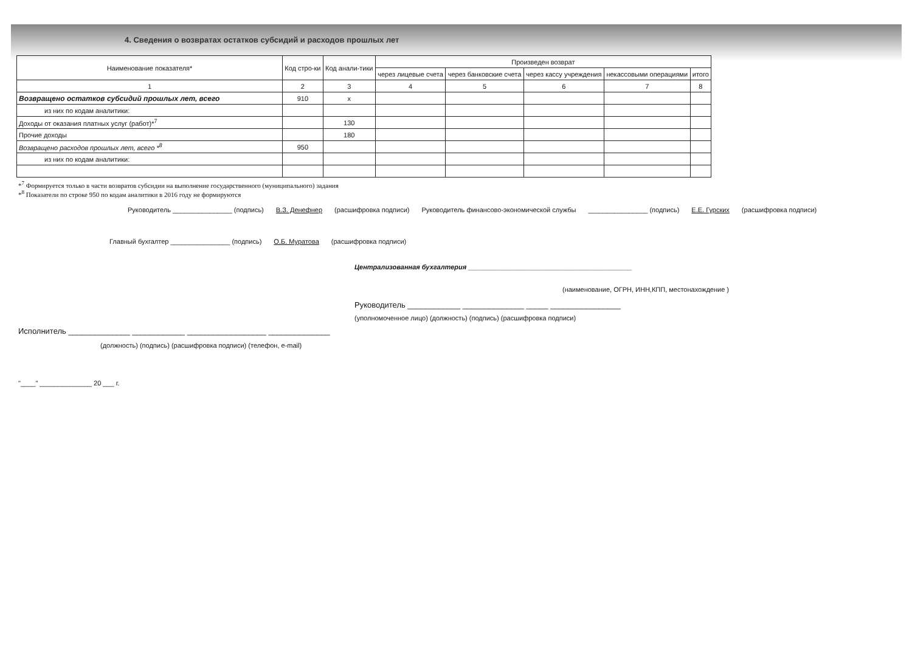4. Сведения о возвратах остатков субсидий и расходов прошлых лет
| Наименование показателя* | Код стро-ки | Код анали-тики | Произведен возврат | | | | |
| --- | --- | --- | --- | --- | --- | --- | --- |
| | | | через лицевые счета | через банковские счета | через кассу учреждения | некассовыми операциями | итого |
| 1 | 2 | 3 | 4 | 5 | 6 | 7 | 8 |
| Возвращено остатков субсидий прошлых лет, всего | 910 | x | | | | | |
| из них по кодам аналитики: | | | | | | | |
| Доходы от оказания платных услуг (работ)*<sup>7</sup> | | 130 | | | | | |
| Прочие доходы | | 180 | | | | | |
| Возвращено расходов прошлых лет, всего *<sup>8</sup> | 950 | | | | | | |
| из них по кодам аналитики: | | | | | | | |
*<sup>7</sup> Формируется только в части возвратов субсидии на выполнение государственного (муниципального) задания
*<sup>8</sup> Показатели по строке 950 по кодам аналитики в 2016 году не формируются
Руководитель ________________ (подпись) В.З. Денефнер (расшифровка подписи) Руководитель финансово-экономической службы ________________ (подпись) Е.Е. Гурских (расшифровка подписи)
Главный бухгалтер ________________ (подпись) О.Б. Муратова (расшифровка подписи)
Централизованная бухгалтерия ____________________________________________
(наименование, ОГРН, ИНН,КПП, местонахождение )
Руководитель ____________ ______________ _____ ________________
(уполномоченное лицо) (должность) (подпись) (расшифровка подписи)
Исполнитель ______________ ____________ __________________ ______________
(должность) (подпись) (расшифровка подписи) (телефон, e-mail)
"____" ______________ 20 ___ г.